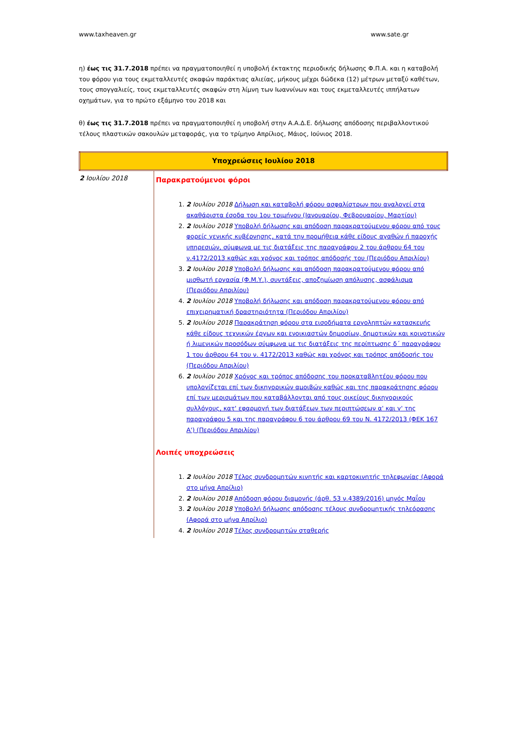www.taxheaven.gr www.sate.gr
η) έως τις 31.7.2018 πρέπει να πραγματοποιηθεί η υποβολή έκτακτης περιοδικής δήλωσης Φ.Π.Α. και η καταβολή του φόρου για τους εκμεταλλευτές σκαφών παράκτιας αλιείας, μήκους μέχρι δώδεκα (12) μέτρων μεταξύ καθέτων, τους σπογγαλιείς, τους εκμεταλλευτές σκαφών στη λίμνη των Ιωαννίνων και τους εκμεταλλευτές ιππήλατων οχημάτων, για το πρώτο εξάμηνο του 2018 και
θ) έως τις 31.7.2018 πρέπει να πραγματοποιηθεί η υποβολή στην Α.Α.Δ.Ε. δήλωσης απόδοσης περιβαλλοντικού τέλους πλαστικών σακουλών μεταφοράς, για το τρίμηνο Απρίλιος, Μάιος, Ιούνιος 2018.
| Υποχρεώσεις Ιουλίου 2018 | |
| 2 Ιουλίου 2018 | Παρακρατούμενοι φόροι 1. 2 Ιουλίου 2018 Δήλωση και καταβολή φόρου ασφαλίστρων που αναλογεί στα ακαθάριστα έσοδα του 1ου τριμήνου (Ιανουαρίου, Φεβρουαρίου, Μαρτίου) 2. 2 Ιουλίου 2018 Υποβολή δήλωσης και απόδοση παρακρατούμενου φόρου από τους φορείς γενικής κυβέρνησης, κατά την προμήθεια κάθε είδους αγαθών ή παροχής υπηρεσιών, σύμφωνα με τις διατάξεις της παραγράφου 2 του άρθρου 64 του ν.4172/2013 καθώς και χρόνος και τρόπος απόδοσής του (Περιόδου Απριλίου) 3. 2 Ιουλίου 2018 Υποβολή δήλωσης και απόδοση παρακρατούμενου φόρου από μισθωτή εργασία (Φ.Μ.Υ.), συντάξεις, αποζημίωση απόλυσης, ασφάλισμα (Περιόδου Απριλίου) 4. 2 Ιουλίου 2018 Υποβολή δήλωσης και απόδοση παρακρατούμενου φόρου από επιχειρηματική δραστηριότητα (Περιόδου Απριλίου) 5. 2 Ιουλίου 2018 Παρακράτηση φόρου στα εισοδήματα εργοληπτών κατασκευής κάθε είδους τεχνικών έργων και ενοικιαστών δημοσίων, δημοτικών και κοινοτικών ή λιμενικών προσόδων σύμφωνα με τις διατάξεις της περίπτωσης δ΄ παραγράφου 1 του άρθρου 64 του ν. 4172/2013 καθώς και χρόνος και τρόπος απόδοσής του (Περιόδου Απριλίου) 6. 2 Ιουλίου 2018 Χρόνος και τρόπος απόδοσης του προκαταβλητέου φόρου που υπολογίζεται επί των δικηγορικών αμοιβών καθώς και της παρακράτησης φόρου επί των μερισμάτων που καταβάλλονται από τους οικείους δικηγορικούς συλλόγους, κατ' εφαρμογή των διατάξεων των περιπτώσεων α' και γ' της παραγράφου 5 και της παραγράφου 6 του άρθρου 69 του Ν. 4172/2013 (ΦΕΚ 167 Α') (Περιόδου Απριλίου) Λοιπές υποχρεώσεις 1. 2 Ιουλίου 2018 Τέλος συνδρομητών κινητής και καρτοκινητής τηλεφωνίας (Αφορά στο μήνα Απρίλιο) 2. 2 Ιουλίου 2018 Απόδοση φόρου διαμονής (άρθ. 53 ν.4389/2016) μηνός Μαΐου 3. 2 Ιουλίου 2018 Υποβολή δήλωσης απόδοσης τέλους συνδρομητικής τηλεόρασης (Αφορά στο μήνα Απρίλιο) 4. 2 Ιουλίου 2018 Τέλος συνδρομητών σταθερής |